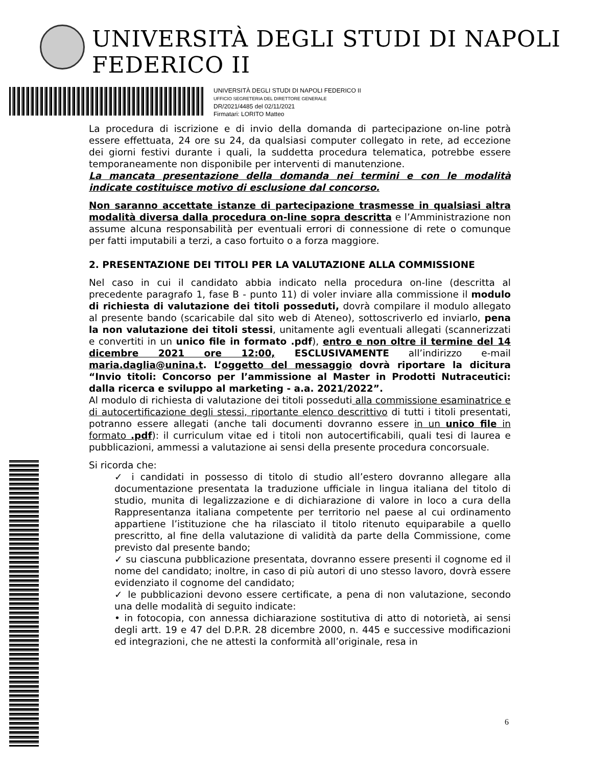UNIVERSITÀ DEGLI STUDI DI NAPOLI FEDERICO II
UNIVERSITÀ DEGLI STUDI DI NAPOLI FEDERICO II
UFFICIO SEGRETERIA DEL DIRETTORE GENERALE
DR/2021/4485 del 02/11/2021
Firmatari: LORITO Matteo
La procedura di iscrizione e di invio della domanda di partecipazione on-line potrà essere effettuata, 24 ore su 24, da qualsiasi computer collegato in rete, ad eccezione dei giorni festivi durante i quali, la suddetta procedura telematica, potrebbe essere temporaneamente non disponibile per interventi di manutenzione.
La mancata presentazione della domanda nei termini e con le modalità indicate costituisce motivo di esclusione dal concorso.
Non saranno accettate istanze di partecipazione trasmesse in qualsiasi altra modalità diversa dalla procedura on-line sopra descritta e l’Amministrazione non assume alcuna responsabilità per eventuali errori di connessione di rete o comunque per fatti imputabili a terzi, a caso fortuito o a forza maggiore.
2. PRESENTAZIONE DEI TITOLI PER LA VALUTAZIONE ALLA COMMISSIONE
Nel caso in cui il candidato abbia indicato nella procedura on-line (descritta al precedente paragrafo 1, fase B - punto 11) di voler inviare alla commissione il modulo di richiesta di valutazione dei titoli posseduti, dovrà compilare il modulo allegato al presente bando (scaricabile dal sito web di Ateneo), sottoscriverlo ed inviarlo, pena la non valutazione dei titoli stessi, unitamente agli eventuali allegati (scannerizzati e convertiti in un unico file in formato .pdf), entro e non oltre il termine del 14 dicembre 2021 ore 12:00, ESCLUSIVAMENTE all’indirizzo e-mail maria.daglia@unina.t. L’oggetto del messaggio dovrà riportare la dicitura “Invio titoli: Concorso per l’ammissione al Master in Prodotti Nutraceutici: dalla ricerca e sviluppo al marketing - a.a. 2021/2022”.
Al modulo di richiesta di valutazione dei titoli posseduti alla commissione esaminatrice e di autocertificazione degli stessi, riportante elenco descrittivo di tutti i titoli presentati, potranno essere allegati (anche tali documenti dovranno essere in un unico file in formato .pdf): il curriculum vitae ed i titoli non autocertificabili, quali tesi di laurea e pubblicazioni, ammessi a valutazione ai sensi della presente procedura concorsuale.
Si ricorda che:
✓ i candidati in possesso di titolo di studio all’estero dovranno allegare alla documentazione presentata la traduzione ufficiale in lingua italiana del titolo di studio, munita di legalizzazione e di dichiarazione di valore in loco a cura della Rappresentanza italiana competente per territorio nel paese al cui ordinamento appartiene l’istituzione che ha rilasciato il titolo ritenuto equiparabile a quello prescritto, al fine della valutazione di validità da parte della Commissione, come previsto dal presente bando;
✓ su ciascuna pubblicazione presentata, dovranno essere presenti il cognome ed il nome del candidato; inoltre, in caso di più autori di uno stesso lavoro, dovrà essere evidenziato il cognome del candidato;
✓ le pubblicazioni devono essere certificate, a pena di non valutazione, secondo una delle modalità di seguito indicate:
• in fotocopia, con annessa dichiarazione sostitutiva di atto di notorietà, ai sensi degli artt. 19 e 47 del D.P.R. 28 dicembre 2000, n. 445 e successive modificazioni ed integrazioni, che ne attesti la conformità all’originale, resa in
6